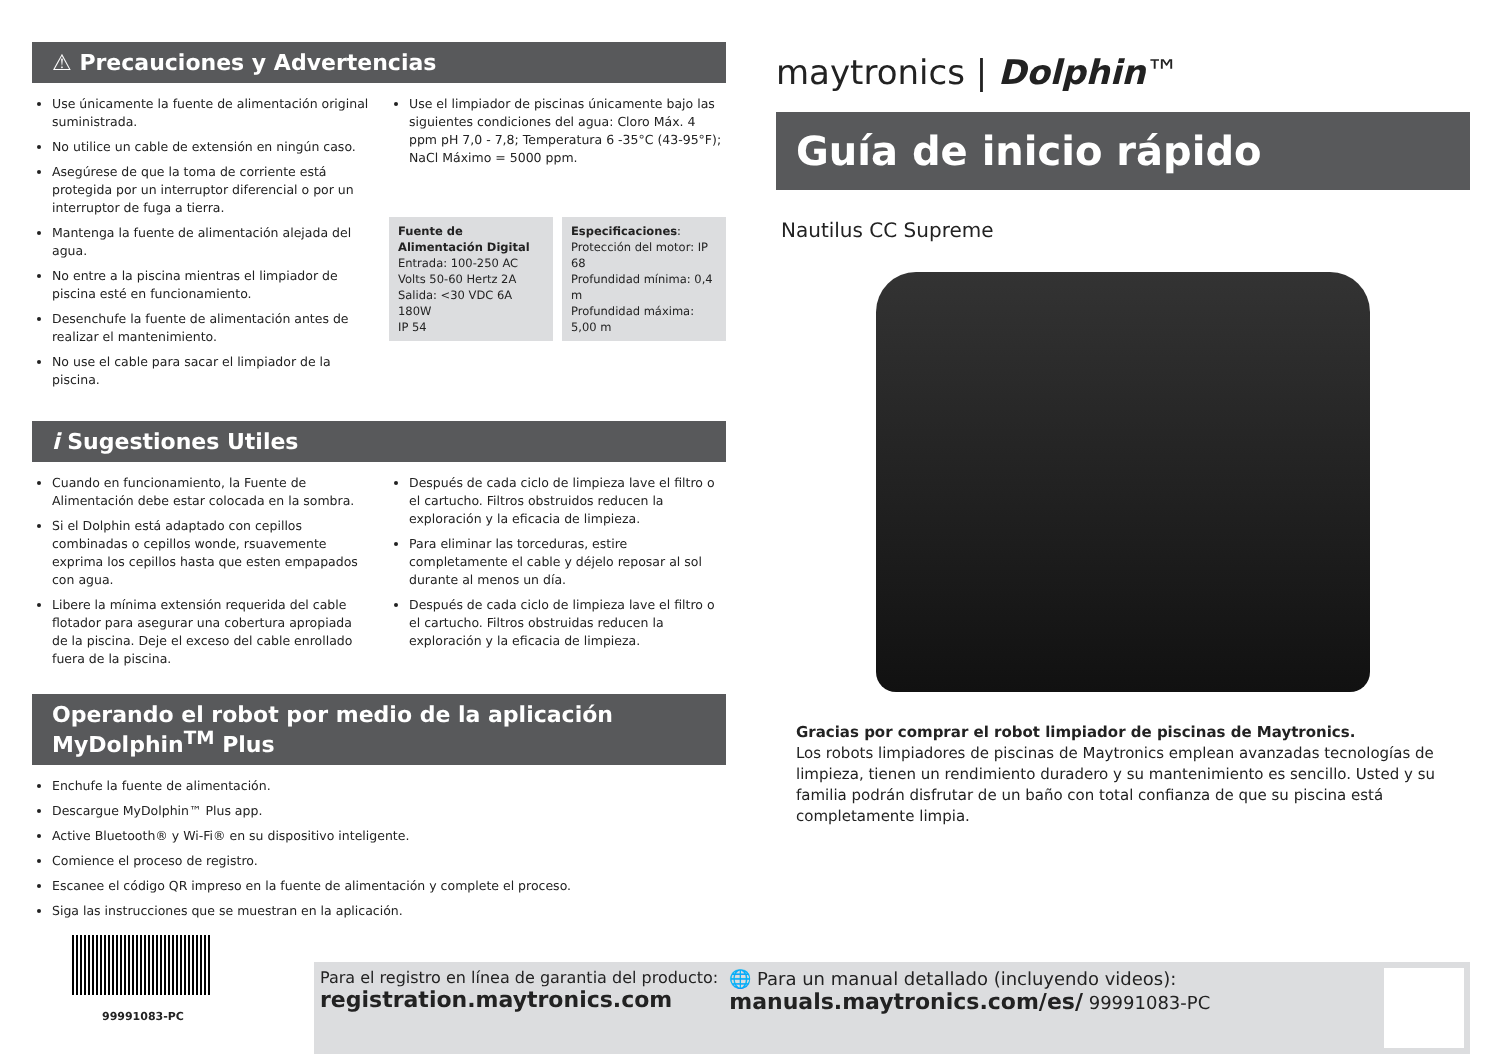⚠ Precauciones y Advertencias
Use únicamente la fuente de alimentación original suministrada.
No utilice un cable de extensión en ningún caso.
Asegúrese de que la toma de corriente está protegida por un interruptor diferencial o por un interruptor de fuga a tierra.
Mantenga la fuente de alimentación alejada del agua.
No entre a la piscina mientras el limpiador de piscina esté en funcionamiento.
Desenchufe la fuente de alimentación antes de realizar el mantenimiento.
No use el cable para sacar el limpiador de la piscina.
Use el limpiador de piscinas únicamente bajo las siguientes condiciones del agua: Cloro Máx. 4 ppm pH 7,0 - 7,8; Temperatura 6 -35°C (43-95°F); NaCl Máximo = 5000 ppm.
Fuente de Alimentación Digital
Entrada: 100-250 AC Volts 50-60 Hertz 2A
Salida: <30 VDC 6A 180W
IP 54
Especificaciones:
Protección del motor: IP 68
Profundidad mínima: 0,4 m
Profundidad máxima: 5,00 m
i Sugestiones Utiles
Cuando en funcionamiento, la Fuente de Alimentación debe estar colocada en la sombra.
Si el Dolphin está adaptado con cepillos combinadas o cepillos wonde, rsuavemente exprima los cepillos hasta que esten empapados con agua.
Libere la mínima extensión requerida del cable flotador para asegurar una cobertura apropiada de la piscina. Deje el exceso del cable enrollado fuera de la piscina.
Después de cada ciclo de limpieza lave el filtro o el cartucho. Filtros obstruidos reducen la exploración y la eficacia de limpieza.
Para eliminar las torceduras, estire completamente el cable y déjelo reposar al sol durante al menos un día.
Después de cada ciclo de limpieza lave el filtro o el cartucho. Filtros obstruidas reducen la exploración y la eficacia de limpieza.
Operando el robot por medio de la aplicación MyDolphin<sup>TM</sup> Plus
Enchufe la fuente de alimentación.
Descargue MyDolphin™ Plus app.
Active Bluetooth® y Wi-Fi® en su dispositivo inteligente.
Comience el proceso de registro.
Escanee el código QR impreso en la fuente de alimentación y complete el proceso.
Siga las instrucciones que se muestran en la aplicación.
maytronics | Dolphin™
Guía de inicio rápido
Nautilus CC Supreme
Gracias por comprar el robot limpiador de piscinas de Maytronics.
Los robots limpiadores de piscinas de Maytronics emplean avanzadas tecnologías de limpieza, tienen un rendimiento duradero y su mantenimiento es sencillo. Usted y su familia podrán disfrutar de un baño con total confianza de que su piscina está completamente limpia.
99991083-PC
Para el registro en línea de garantia del producto:
registration.maytronics.com
🌐 Para un manual detallado (incluyendo videos):
manuals.maytronics.com/es/ 99991083-PC